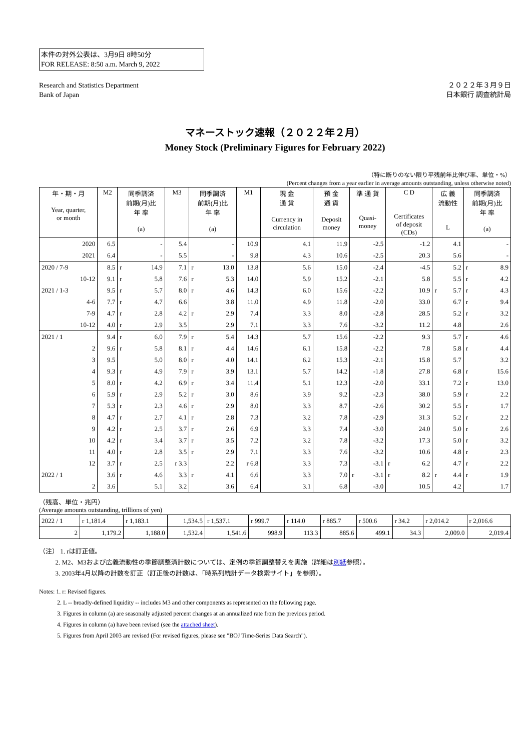本件の対外公表は、3月9日 8時50分
FOR RELEASE: 8:50 a.m. March 9, 2022
Research and Statistics Department
Bank of Japan
２０２２年３月９日
日本銀行 調査統計局
マネーストック速報（２０２２年２月）
Money Stock (Preliminary Figures for February 2022)
（特に断りのない限り平残前年比伸び率、単位・%）
(Percent changes from a year earlier in average amounts outstanding, unless otherwise noted)
| 年・期・月 Year, quarter, or month | M2 | 同季調済 前期(月)比 年 率 (a) | | M3 | 同季調済 前期(月)比 年 率 (a) | | M1 | 現 金 通 貨 Currency in circulation | 預 金 通 貨 Deposit money | 準 通 貨 Quasi- money | | C D Certificates of deposit (CDs) | | 広 義 流動性 L | | 同季調済 前期(月)比 年 率 (a) | |
| --- | --- | --- | --- | --- | --- | --- | --- | --- | --- | --- | --- | --- | --- | --- | --- | --- | --- |
| 2020 | 6.5 | | - | 5.4 | | - | 10.9 | 4.1 | 11.9 | | -2.5 | | -1.2 | | 4.1 | | - |
| 2021 | 6.4 | | - | 5.5 | | - | 9.8 | 4.3 | 10.6 | | -2.5 | | 20.3 | | 5.6 | | - |
| 2020 / 7-9 | 8.5 | r | 14.9 | 7.1 | r | 13.0 | 13.8 | 5.6 | 15.0 | | -2.4 | | -4.5 | | 5.2 | r | 8.9 |
| 10-12 | 9.1 | r | 5.8 | 7.6 | r | 5.3 | 14.0 | 5.9 | 15.2 | | -2.1 | | 5.8 | | 5.5 | r | 4.2 |
| 2021 / 1-3 | 9.5 | r | 5.7 | 8.0 | r | 4.6 | 14.3 | 6.0 | 15.6 | | -2.2 | | 10.9 | r | 5.7 | r | 4.3 |
| 4-6 | 7.7 | r | 4.7 | 6.6 | | 3.8 | 11.0 | 4.9 | 11.8 | | -2.0 | | 33.0 | | 6.7 | r | 9.4 |
| 7-9 | 4.7 | r | 2.8 | 4.2 | r | 2.9 | 7.4 | 3.3 | 8.0 | | -2.8 | | 28.5 | | 5.2 | r | 3.2 |
| 10-12 | 4.0 | r | 2.9 | 3.5 | | 2.9 | 7.1 | 3.3 | 7.6 | | -3.2 | | 11.2 | | 4.8 | | 2.6 |
| 2021 / 1 | 9.4 | r | 6.0 | 7.9 | r | 5.4 | 14.3 | 5.7 | 15.6 | | -2.2 | | 9.3 | | 5.7 | r | 4.6 |
| 2 | 9.6 | r | 5.8 | 8.1 | r | 4.4 | 14.6 | 6.1 | 15.8 | | -2.2 | | 7.8 | | 5.8 | r | 4.4 |
| 3 | 9.5 | | 5.0 | 8.0 | r | 4.0 | 14.1 | 6.2 | 15.3 | | -2.1 | | 15.8 | | 5.7 | | 3.2 |
| 4 | 9.3 | r | 4.9 | 7.9 | r | 3.9 | 13.1 | 5.7 | 14.2 | | -1.8 | | 27.8 | | 6.8 | r | 15.6 |
| 5 | 8.0 | r | 4.2 | 6.9 | r | 3.4 | 11.4 | 5.1 | 12.3 | | -2.0 | | 33.1 | | 7.2 | r | 13.0 |
| 6 | 5.9 | r | 2.9 | 5.2 | r | 3.0 | 8.6 | 3.9 | 9.2 | | -2.3 | | 38.0 | | 5.9 | r | 2.2 |
| 7 | 5.3 | r | 2.3 | 4.6 | r | 2.9 | 8.0 | 3.3 | 8.7 | | -2.6 | | 30.2 | | 5.5 | r | 1.7 |
| 8 | 4.7 | r | 2.7 | 4.1 | r | 2.8 | 7.3 | 3.2 | 7.8 | | -2.9 | | 31.3 | | 5.2 | r | 2.2 |
| 9 | 4.2 | r | 2.5 | 3.7 | r | 2.6 | 6.9 | 3.3 | 7.4 | | -3.0 | | 24.0 | | 5.0 | r | 2.6 |
| 10 | 4.2 | r | 3.4 | 3.7 | r | 3.5 | 7.2 | 3.2 | 7.8 | | -3.2 | | 17.3 | | 5.0 | r | 3.2 |
| 11 | 4.0 | r | 2.8 | 3.5 | r | 2.9 | 7.1 | 3.3 | 7.6 | | -3.2 | | 10.6 | | 4.8 | r | 2.3 |
| 12 | 3.7 | r | 2.5 | r 3.3 | | 2.2 | r 6.8 | 3.3 | 7.3 | | -3.1 | r | 6.2 | | 4.7 | r | 2.2 |
| 2022 / 1 | 3.6 | r | 4.6 | 3.3 | r | 4.1 | 6.6 | 3.3 | 7.0 | r | -3.1 | r | 8.2 | r | 4.4 | r | 1.9 |
| 2 | 3.6 | | 5.1 | 3.2 | | 3.6 | 6.4 | 3.1 | 6.8 | | -3.0 | | 10.5 | | 4.2 | | 1.7 |
（残高、単位・兆円）
(Average amounts outstanding, trillions of yen)
| 2022 / 1 | r 1,181.4 | r 1,183.1 | 1,534.5 | r 1,537.1 | r 999.7 | r 114.0 | r 885.7 | r 500.6 | r 34.2 | r 2,014.2 | r 2,016.6 |
| 2 | 1,179.2 | 1,188.0 | 1,532.4 | 1,541.6 | 998.9 | 113.3 | 885.6 | 499.1 | 34.3 | 2,009.0 | 2,019.4 |
（注） 1. rは訂正値。
   2. M2、M3および広義流動性の季節調整済計数については、定例の季節調整替えを実施（詳細は別紙参照）。
   3. 2003年4月以降の計数を訂正（訂正後の計数は、「時系列統計データ検索サイト」を参照）。
Notes: 1. r: Revised figures.
   2. L -- broadly-defined liquidity -- includes M3 and other components as represented on the following page.
   3. Figures in column (a) are seasonally adjusted percent changes at an annualized rate from the previous period.
   4. Figures in column (a) have been revised (see the attached sheet).
   5. Figures from April 2003 are revised (For revised figures, please see "BOJ Time-Series Data Search").